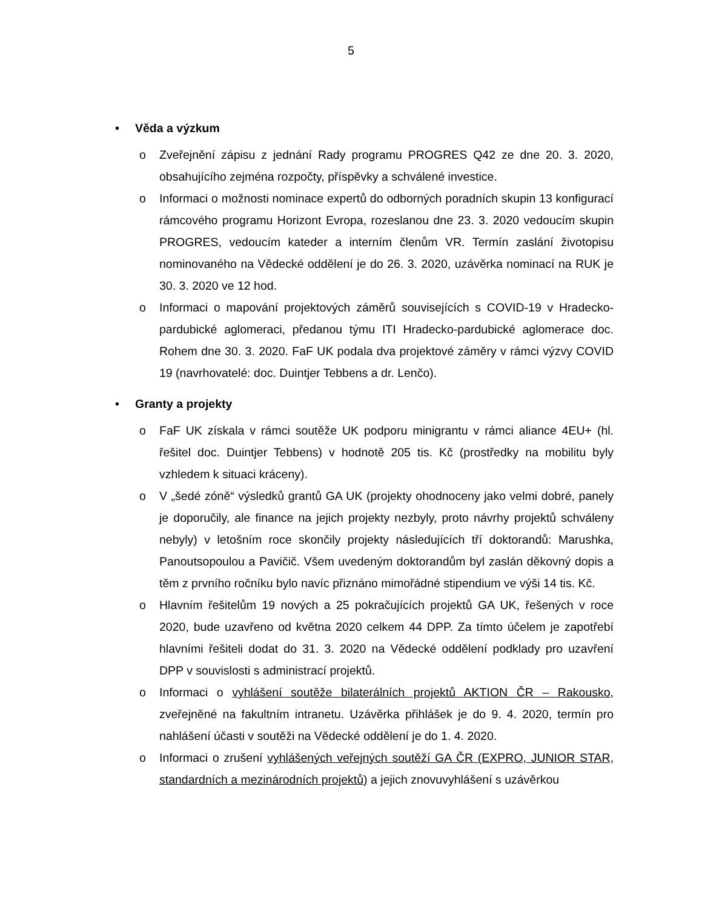5
• Věda a výzkum
o Zveřejnění zápisu z jednání Rady programu PROGRES Q42 ze dne 20. 3. 2020, obsahujícího zejména rozpočty, příspěvky a schválené investice.
o Informaci o možnosti nominace expertů do odborných poradních skupin 13 konfigurací rámcového programu Horizont Evropa, rozeslanou dne 23. 3. 2020 vedoucím skupin PROGRES, vedoucím kateder a interním členům VR. Termín zaslání životopisu nominovaného na Vědecké oddělení je do 26. 3. 2020, uzávěrka nominací na RUK je 30. 3. 2020 ve 12 hod.
o Informaci o mapování projektových záměrů souvisejících s COVID-19 v Hradecko-pardubické aglomeraci, předanou týmu ITI Hradecko-pardubické aglomerace doc. Rohem dne 30. 3. 2020. FaF UK podala dva projektové záměry v rámci výzvy COVID 19 (navrhovatelé: doc. Duintjer Tebbens a dr. Lenčo).
• Granty a projekty
o FaF UK získala v rámci soutěže UK podporu minigrantu v rámci aliance 4EU+ (hl. řešitel doc. Duintjer Tebbens) v hodnotě 205 tis. Kč (prostředky na mobilitu byly vzhledem k situaci kráceny).
o V „šedé zóně“ výsledků grantů GA UK (projekty ohodnoceny jako velmi dobré, panely je doporučily, ale finance na jejich projekty nezbyly, proto návrhy projektů schváleny nebyly) v letošním roce skončily projekty následujících tří doktorandů: Marushka, Panoutsopoulou a Pavičič. Všem uvedeným doktorandům byl zaslán děkovný dopis a těm z prvního ročníku bylo navíc přiznáno mimořádné stipendium ve výši 14 tis. Kč.
o Hlavním řešitelům 19 nových a 25 pokračujících projektů GA UK, řešených v roce 2020, bude uzavřeno od května 2020 celkem 44 DPP. Za tímto účelem je zapotřebí hlavními řešiteli dodat do 31. 3. 2020 na Vědecké oddělení podklady pro uzavření DPP v souvislosti s administrací projektů.
o Informaci o vyhlášení soutěže bilaterálních projektů AKTION ČR – Rakousko, zveřejněné na fakultním intranetu. Uzávěrka přihlášek je do 9. 4. 2020, termín pro nahlášení účasti v soutěži na Vědecké oddělení je do 1. 4. 2020.
o Informaci o zrušení vyhlášených veřejných soutěží GA ČR (EXPRO, JUNIOR STAR, standardních a mezinárodních projektů) a jejich znovuvyhlášení s uzávěrkou